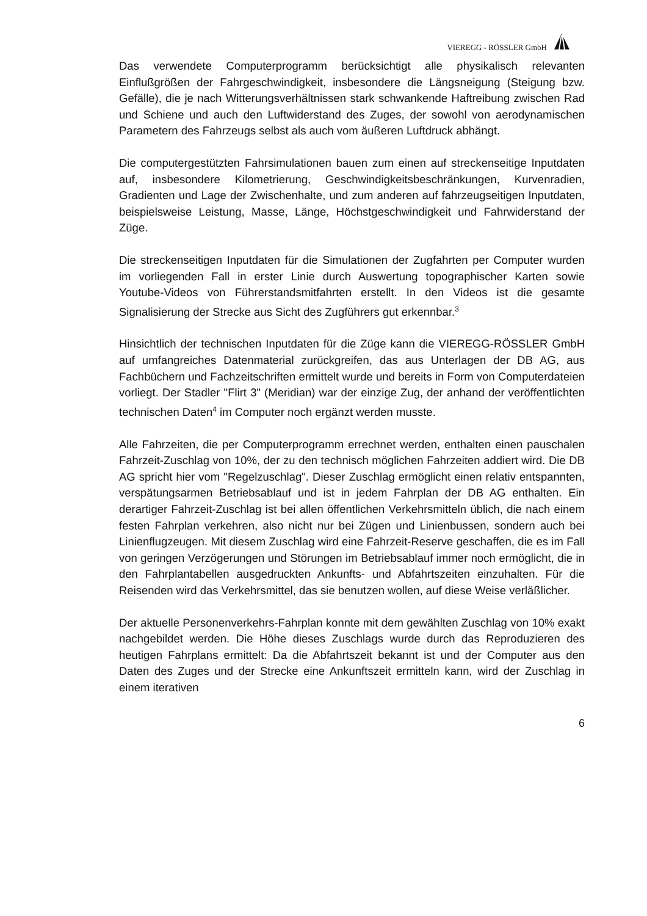VIEREGG - RÖSSLER GmbH
Das verwendete Computerprogramm berücksichtigt alle physikalisch relevanten Einflußgrößen der Fahrgeschwindigkeit, insbesondere die Längsneigung (Steigung bzw. Gefälle), die je nach Witterungsverhältnissen stark schwankende Haftreibung zwischen Rad und Schiene und auch den Luftwiderstand des Zuges, der sowohl von aerodynamischen Parametern des Fahrzeugs selbst als auch vom äußeren Luftdruck abhängt.
Die computergestützten Fahrsimulationen bauen zum einen auf streckenseitige Inputdaten auf, insbesondere Kilometrierung, Geschwindigkeitsbeschränkungen, Kurvenradien, Gradienten und Lage der Zwischenhalte, und zum anderen auf fahrzeugseitigen Inputdaten, beispielsweise Leistung, Masse, Länge, Höchstgeschwindigkeit und Fahrwiderstand der Züge.
Die streckenseitigen Inputdaten für die Simulationen der Zugfahrten per Computer wurden im vorliegenden Fall in erster Linie durch Auswertung topographischer Karten sowie Youtube-Videos von Führerstandsmitfahrten erstellt. In den Videos ist die gesamte Signalisierung der Strecke aus Sicht des Zugführers gut erkennbar.<sup>3</sup>
Hinsichtlich der technischen Inputdaten für die Züge kann die VIEREGG-RÖSSLER GmbH auf umfangreiches Datenmaterial zurückgreifen, das aus Unterlagen der DB AG, aus Fachbüchern und Fachzeitschriften ermittelt wurde und bereits in Form von Computerdateien vorliegt. Der Stadler "Flirt 3" (Meridian) war der einzige Zug, der anhand der veröffentlichten technischen Daten<sup>4</sup> im Computer noch ergänzt werden musste.
Alle Fahrzeiten, die per Computerprogramm errechnet werden, enthalten einen pauschalen Fahrzeit-Zuschlag von 10%, der zu den technisch möglichen Fahrzeiten addiert wird. Die DB AG spricht hier vom "Regelzuschlag". Dieser Zuschlag ermöglicht einen relativ entspannten, verspätungsarmen Betriebsablauf und ist in jedem Fahrplan der DB AG enthalten. Ein derartiger Fahrzeit-Zuschlag ist bei allen öffentlichen Verkehrsmitteln üblich, die nach einem festen Fahrplan verkehren, also nicht nur bei Zügen und Linienbussen, sondern auch bei Linienflugzeugen. Mit diesem Zuschlag wird eine Fahrzeit-Reserve geschaffen, die es im Fall von geringen Verzögerungen und Störungen im Betriebsablauf immer noch ermöglicht, die in den Fahrplantabellen ausgedruckten Ankunfts- und Abfahrtszeiten einzuhalten. Für die Reisenden wird das Verkehrsmittel, das sie benutzen wollen, auf diese Weise verläßlicher.
Der aktuelle Personenverkehrs-Fahrplan konnte mit dem gewählten Zuschlag von 10% exakt nachgebildet werden. Die Höhe dieses Zuschlags wurde durch das Reproduzieren des heutigen Fahrplans ermittelt: Da die Abfahrtszeit bekannt ist und der Computer aus den Daten des Zuges und der Strecke eine Ankunftszeit ermitteln kann, wird der Zuschlag in einem iterativen
6